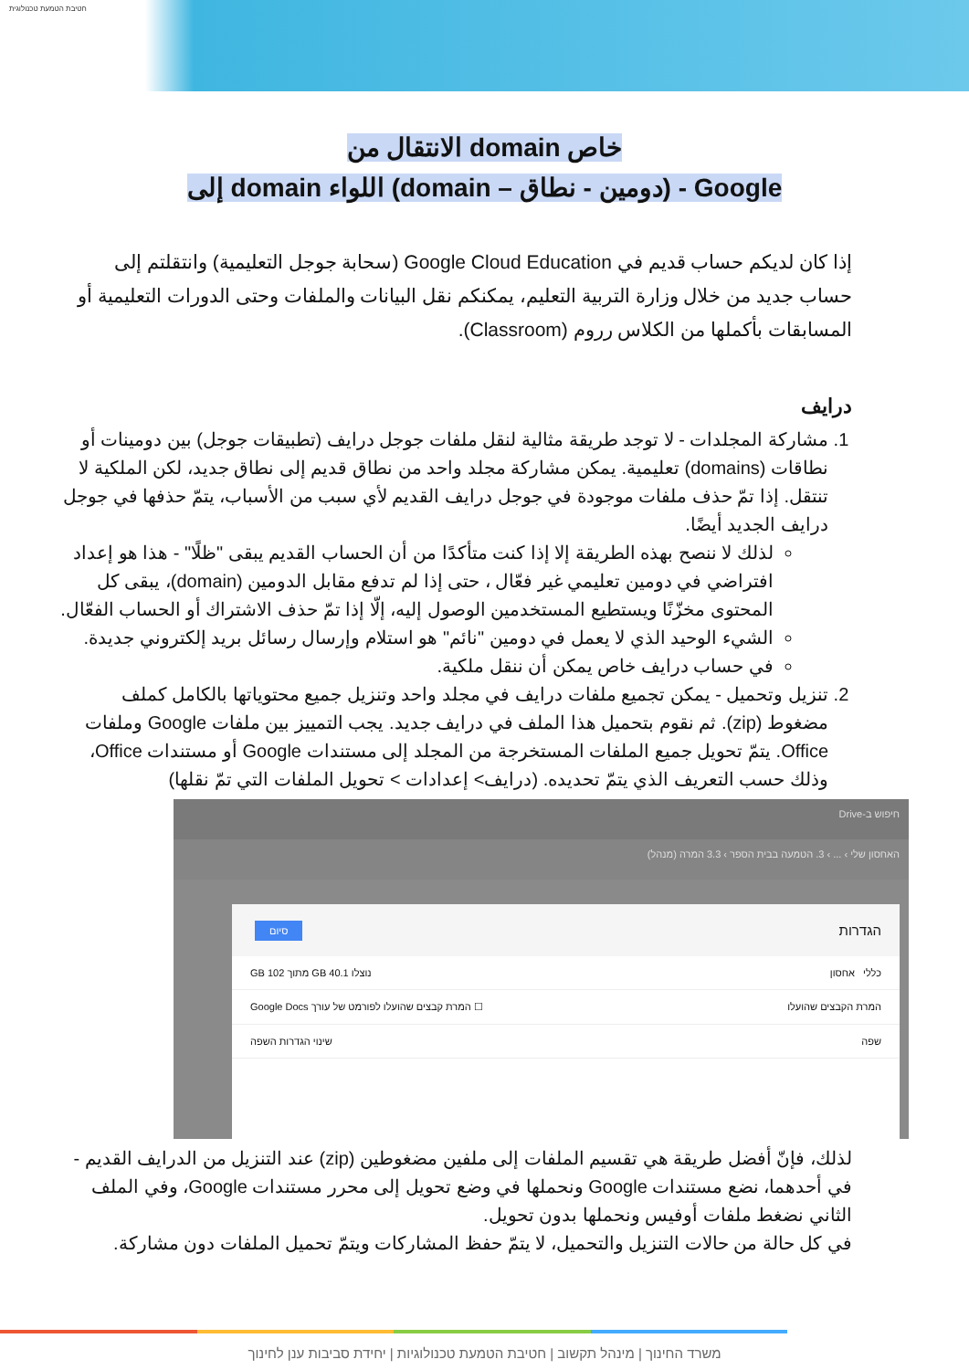חטיבת הטמעת טכנולוגית
الانتقال من domain خاص
إلى domain اللواء (domain – دومين - نطاق) - Google
إذا كان لديكم حساب قديم في Google Cloud Education (سحابة جوجل التعليمية) وانتقلتم إلى حساب جديد من خلال وزارة التربية التعليم، يمكنكم نقل البيانات والملفات وحتى الدورات التعليمية أو المسابقات بأكملها من الكلاس رروم (Classroom).
درايف
1. مشاركة المجلدات - لا توجد طريقة مثالية لنقل ملفات جوجل درايف (تطبيقات جوجل) بين دومينات أو نطاقات (domains) تعليمية. يمكن مشاركة مجلد واحد من نطاق قديم إلى نطاق جديد، لكن الملكية لا تنتقل. إذا تمّ حذف ملفات موجودة في جوجل درايف القديم لأي سبب من الأسباب، يتمّ حذفها في جوجل درايف الجديد أيضًا.
لذلك لا ننصح بهذه الطريقة إلا إذا كنت متأكدًا من أن الحساب القديم يبقى "ظلًا" - هذا هو إعداد افتراضي في دومين تعليمي غير فعّال ، حتى إذا لم تدفع مقابل الدومين (domain)، يبقى كل المحتوى مخزّنًا ويستطيع المستخدمين الوصول إليه، إلّا إذا تمّ حذف الاشتراك أو الحساب الفعّال.
الشيء الوحيد الذي لا يعمل في دومين "نائم" هو استلام وإرسال رسائل بريد إلكتروني جديدة.
في حساب درايف خاص يمكن أن ننقل ملكية.
2. تنزيل وتحميل - يمكن تجميع ملفات درايف في مجلد واحد وتنزيل جميع محتوياتها بالكامل كملف مضغوط (zip). ثم نقوم بتحميل هذا الملف في درايف جديد. يجب التمييز بين ملفات Google وملفات Office. يتمّ تحويل جميع الملفات المستخرجة من المجلد إلى مستندات Google أو مستندات Office، وذلك حسب التعريف الذي يتمّ تحديده. (درايف> إعدادات > تحويل الملفات التي تمّ نقلها)
חיפוש ב-Drive
האחסון שלי › ... › 3. הטמעה בבית הספר › 3.3 המרה (מנהל)
הגדרות
סיום
כללי אחסון נוצלו 40.1 GB מתוך 102 GB
המרת הקבצים שהועלו ☐ המרת קבצים שהועלו לפורמט של עורך Google Docs
שפה שינוי הגדרות השפה
لذلك، فإنّ أفضل طريقة هي تقسيم الملفات إلى ملفين مضغوطين (zip) عند التنزيل من الدرايف القديم - في أحدهما، نضع مستندات Google ونحملها في وضع تحويل إلى محرر مستندات Google، وفي الملف الثاني نضغط ملفات أوفيس ونحملها بدون تحويل.
في كل حالة من حالات التنزيل والتحميل، لا يتمّ حفظ المشاركات ويتمّ تحميل الملفات دون مشاركة.
משרד החינוך | מינהל תקשוב | חטיבת הטמעת טכנולוגיות | יחידת סביבות ענן לחינוך